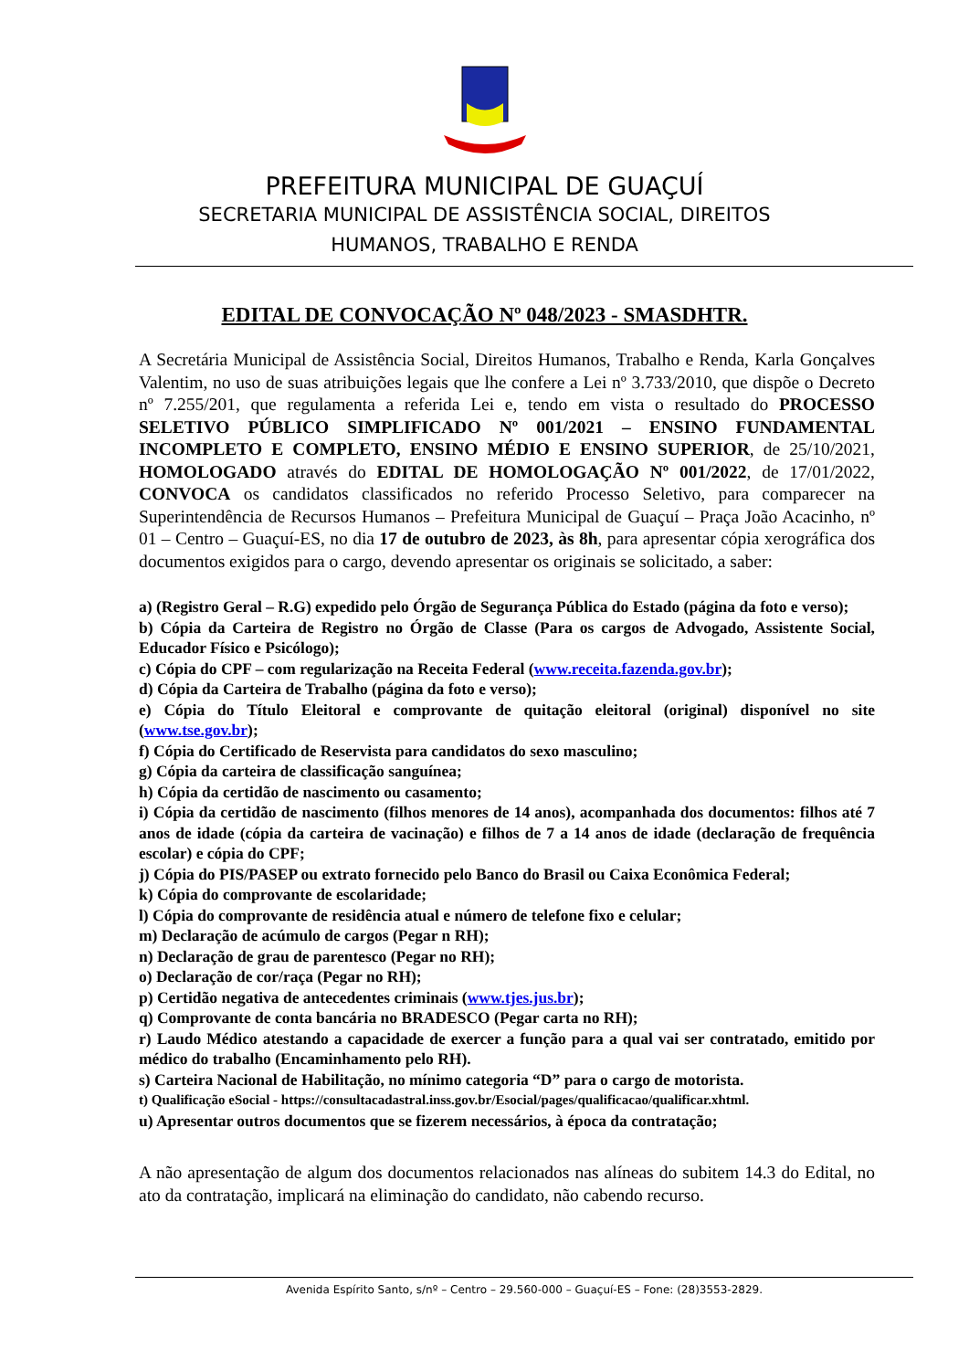PREFEITURA MUNICIPAL DE GUAÇUÍ
SECRETARIA MUNICIPAL DE ASSISTÊNCIA SOCIAL, DIREITOS
HUMANOS, TRABALHO E RENDA
EDITAL DE CONVOCAÇÃO Nº 048/2023 - SMASDHTR.
A Secretária Municipal de Assistência Social, Direitos Humanos, Trabalho e Renda, Karla Gonçalves Valentim, no uso de suas atribuições legais que lhe confere a Lei nº 3.733/2010, que dispõe o Decreto nº 7.255/201, que regulamenta a referida Lei e, tendo em vista o resultado do PROCESSO SELETIVO PÚBLICO SIMPLIFICADO Nº 001/2021 – ENSINO FUNDAMENTAL INCOMPLETO E COMPLETO, ENSINO MÉDIO E ENSINO SUPERIOR, de 25/10/2021, HOMOLOGADO através do EDITAL DE HOMOLOGAÇÃO Nº 001/2022, de 17/01/2022, CONVOCA os candidatos classificados no referido Processo Seletivo, para comparecer na Superintendência de Recursos Humanos – Prefeitura Municipal de Guaçuí – Praça João Acacinho, nº 01 – Centro – Guaçuí-ES, no dia 17 de outubro de 2023, às 8h, para apresentar cópia xerográfica dos documentos exigidos para o cargo, devendo apresentar os originais se solicitado, a saber:
a) (Registro Geral – R.G) expedido pelo Órgão de Segurança Pública do Estado (página da foto e verso);
b) Cópia da Carteira de Registro no Órgão de Classe (Para os cargos de Advogado, Assistente Social, Educador Físico e Psicólogo);
c) Cópia do CPF – com regularização na Receita Federal (www.receita.fazenda.gov.br);
d) Cópia da Carteira de Trabalho (página da foto e verso);
e) Cópia do Título Eleitoral e comprovante de quitação eleitoral (original) disponível no site (www.tse.gov.br);
f) Cópia do Certificado de Reservista para candidatos do sexo masculino;
g) Cópia da carteira de classificação sanguínea;
h) Cópia da certidão de nascimento ou casamento;
i) Cópia da certidão de nascimento (filhos menores de 14 anos), acompanhada dos documentos: filhos até 7 anos de idade (cópia da carteira de vacinação) e filhos de 7 a 14 anos de idade (declaração de frequência escolar) e cópia do CPF;
j) Cópia do PIS/PASEP ou extrato fornecido pelo Banco do Brasil ou Caixa Econômica Federal;
k) Cópia do comprovante de escolaridade;
l) Cópia do comprovante de residência atual e número de telefone fixo e celular;
m) Declaração de acúmulo de cargos (Pegar n RH);
n) Declaração de grau de parentesco (Pegar no RH);
o) Declaração de cor/raça (Pegar no RH);
p) Certidão negativa de antecedentes criminais (www.tjes.jus.br);
q) Comprovante de conta bancária no BRADESCO (Pegar carta no RH);
r) Laudo Médico atestando a capacidade de exercer a função para a qual vai ser contratado, emitido por médico do trabalho (Encaminhamento pelo RH).
s) Carteira Nacional de Habilitação, no mínimo categoria “D” para o cargo de motorista.
t) Qualificação eSocial - https://consultacadastral.inss.gov.br/Esocial/pages/qualificacao/qualificar.xhtml.
u) Apresentar outros documentos que se fizerem necessários, à época da contratação;
A não apresentação de algum dos documentos relacionados nas alíneas do subitem 14.3 do Edital, no ato da contratação, implicará na eliminação do candidato, não cabendo recurso.
Avenida Espírito Santo, s/nº – Centro – 29.560-000 – Guaçuí-ES – Fone: (28)3553-2829.